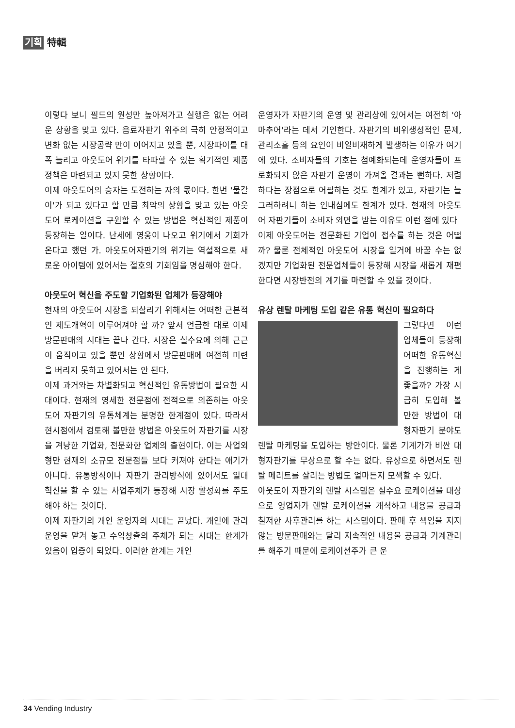기획 特輯
이렇다 보니 필드의 원성만 높아져가고 실행은 없는 어려운 상황을 맞고 있다. 음료자판기 위주의 극히 안정적이고 변화 없는 시장공략 만이 이어지고 있을 뿐, 시장파이를 대폭 늘리고 아웃도어 위기를 타파할 수 있는 획기적인 제품 정책은 마련되고 있지 못한 상황이다.
이제 아웃도어의 승자는 도전하는 자의 몫이다. 한번 '물갈이'가 되고 있다고 할 만큼 최악의 상황을 맞고 있는 아웃도어 로케이션을 구원할 수 있는 방법은 혁신적인 제품이 등장하는 일이다. 난세에 영웅이 나오고 위기에서 기회가 온다고 했던 가. 아웃도어자판기의 위기는 역설적으로 새로운 아이템에 있어서는 절호의 기회임을 명심해야 한다.
아웃도어 혁신을 주도할 기업화된 업체가 등장해야
현재의 아웃도어 시장을 되살리기 위해서는 어떠한 근본적인 제도개혁이 이루어져야 할 까? 앞서 언급한 대로 이제 방문판매의 시대는 끝나 간다. 시장은 실수요에 의해 근근이 움직이고 있을 뿐인 상황에서 방문판매에 여전히 미련을 버리지 못하고 있어서는 안 된다.
이제 과거와는 차별화되고 혁신적인 유통방법이 필요한 시대이다. 현재의 영세한 전문점에 전적으로 의존하는 아웃도어 자판기의 유통체계는 분명한 한계점이 있다. 따라서 현시점에서 검토해 볼만한 방법은 아웃도어 자판기를 시장을 겨냥한 기업화, 전문화한 업체의 출현이다. 이는 사업외형만 현재의 소규모 전문점들 보다 커져야 한다는 애기가 아니다. 유통방식이나 자판기 관리방식에 있어서도 일대 혁신을 할 수 있는 사업주체가 등장해 시장 활성화를 주도해야 하는 것이다.
이제 자판기의 개인 운영자의 시대는 끝났다. 개인에 관리 운영을 맡겨 놓고 수익창출의 주체가 되는 시대는 한계가 있음이 입증이 되었다. 이러한 한계는 개인
운영자가 자판기의 운영 및 관리상에 있어서는 여전히 '아마추어'라는 데서 기인한다. 자판기의 비위생성적인 문제, 관리소홀 등의 요인이 비일비재하게 발생하는 이유가 여기에 있다. 소비자들의 기호는 첨예화되는데 운영자들이 프로화되지 않은 자판기 운영이 가져올 결과는 뻔하다. 저렴하다는 장점으로 어필하는 것도 한계가 있고, 자판기는 늘 그러하려니 하는 인내심에도 한계가 있다. 현재의 아웃도어 자판기들이 소비자 외면을 받는 이유도 이런 점에 있다
이제 아웃도어는 전문화된 기업이 접수를 하는 것은 어떨까? 물론 전체적인 아웃도어 시장을 일거에 바꿀 수는 없겠지만 기업화된 전문업체들이 등장해 시장을 새롭게 재편한다면 시장반전의 계기를 마련할 수 있을 것이다.
유상 렌탈 마케팅 도입 같은 유통 혁신이 필요하다
그렇다면 이런 업체들이 등장해 어떠한 유통혁신을 진행하는 게 좋을까? 가장 시급히 도입해 볼만한 방법이 대형자판기 분야도 렌탈 마케팅을 도입하는 방안이다. 물론 기계가가 비싼 대형자판기를 무상으로 할 수는 없다. 유상으로 하면서도 렌탈 메리트를 살리는 방법도 얼마든지 모색할 수 있다.
아웃도어 자판기의 렌탈 시스템은 실수요 로케이션을 대상으로 영업자가 렌탈 로케이션을 개척하고 내용물 공급과 철저한 사후관리를 하는 시스템이다. 판매 후 책임을 지지 않는 방문판매와는 달리 지속적인 내용물 공급과 기계관리를 해주기 때문에 로케이션주가 큰 운
34 Vending Industry